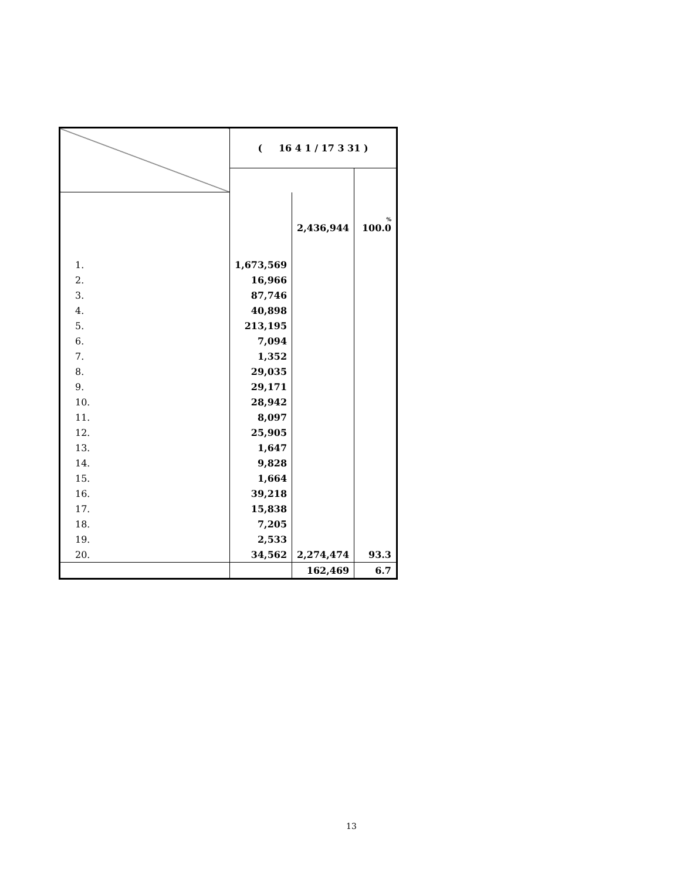| | ( 16 4 1 / 17 3 31 ) | | |
| | | 2,436,944 | % 100.0 |
| 1. | 1,673,569 | | |
| 2. | 16,966 | | |
| 3. | 87,746 | | |
| 4. | 40,898 | | |
| 5. | 213,195 | | |
| 6. | 7,094 | | |
| 7. | 1,352 | | |
| 8. | 29,035 | | |
| 9. | 29,171 | | |
| 10. | 28,942 | | |
| 11. | 8,097 | | |
| 12. | 25,905 | | |
| 13. | 1,647 | | |
| 14. | 9,828 | | |
| 15. | 1,664 | | |
| 16. | 39,218 | | |
| 17. | 15,838 | | |
| 18. | 7,205 | | |
| 19. | 2,533 | | |
| 20. | 34,562 | 2,274,474 | 93.3 |
| | | 162,469 | 6.7 |
13